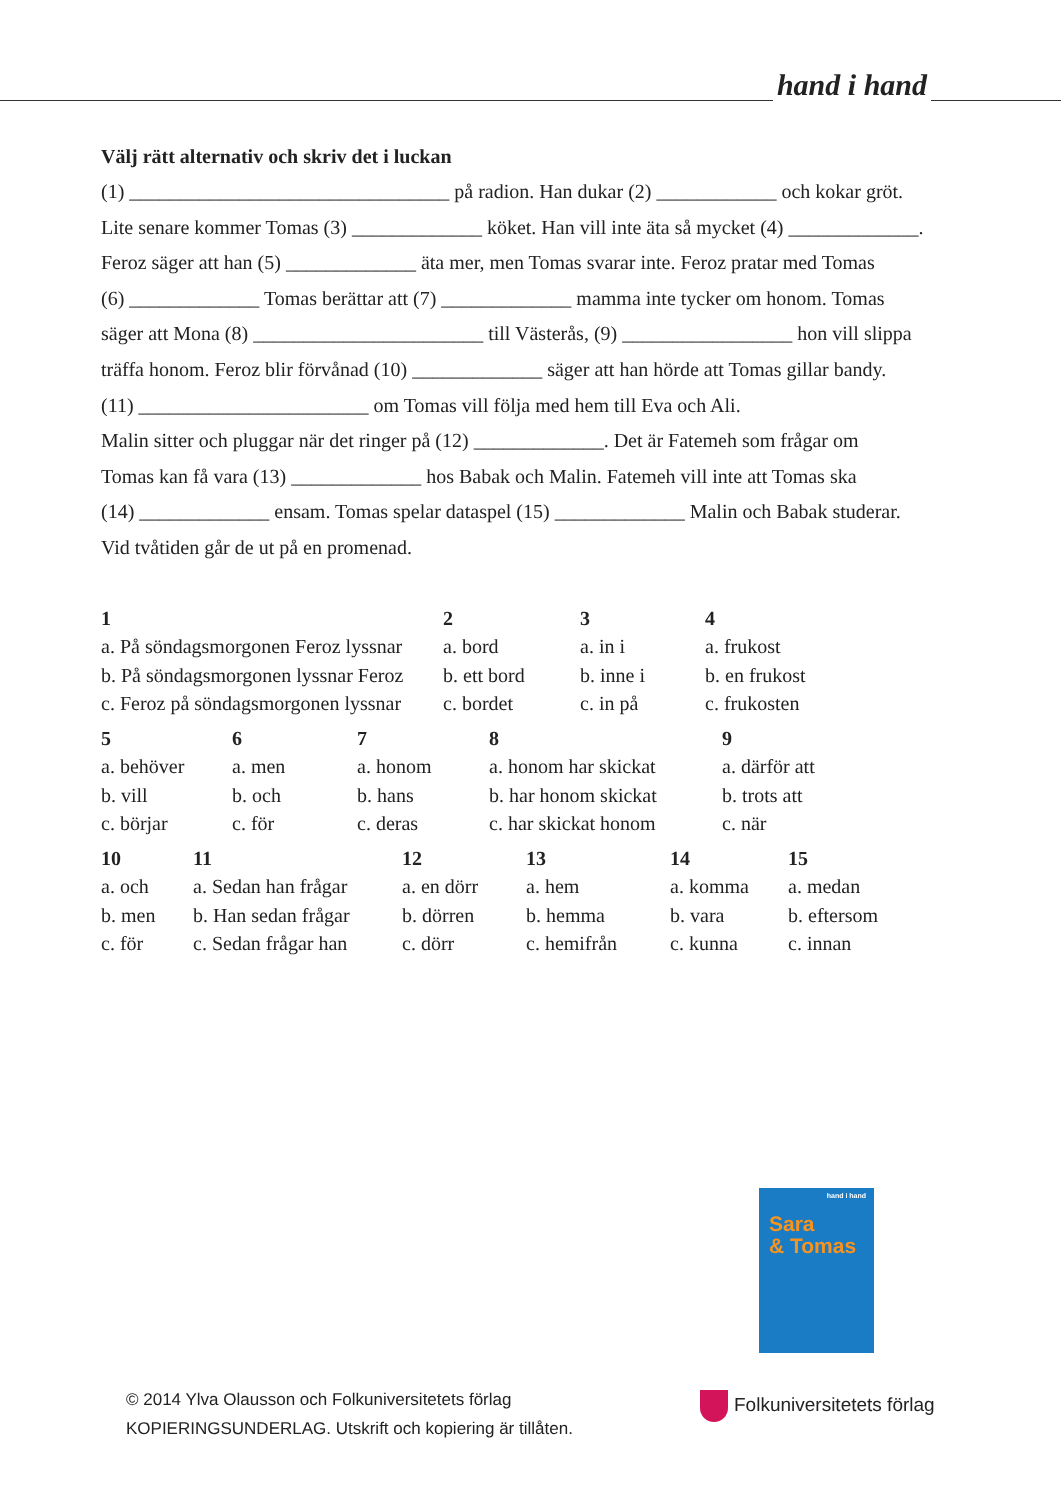hand i hand
Välj rätt alternativ och skriv det i luckan
(1) ________________________________ på radion. Han dukar (2) ____________ och kokar gröt.
Lite senare kommer Tomas (3) _____________ köket. Han vill inte äta så mycket (4) _____________.
Feroz säger att han (5) _____________ äta mer, men Tomas svarar inte. Feroz pratar med Tomas
(6) _____________ Tomas berättar att (7) _____________ mamma inte tycker om honom. Tomas
säger att Mona (8) _______________________ till Västerås, (9) _________________ hon vill slippa
träffa honom. Feroz blir förvånad (10) _____________ säger att han hörde att Tomas gillar bandy.
(11) _______________________ om Tomas vill följa med hem till Eva och Ali.
Malin sitter och pluggar när det ringer på (12) _____________. Det är Fatemeh som frågar om
Tomas kan få vara (13) _____________ hos Babak och Malin. Fatemeh vill inte att Tomas ska
(14) _____________ ensam. Tomas spelar dataspel (15) _____________ Malin och Babak studerar.
Vid tvåtiden går de ut på en promenad.
| 1 | 2 | 3 | 4 |
| --- | --- | --- | --- |
| a. På söndagsmorgonen Feroz lyssnar | a. bord | a. in i | a. frukost |
| b. På söndagsmorgonen lyssnar Feroz | b. ett bord | b. inne i | b. en frukost |
| c. Feroz på söndagsmorgonen lyssnar | c. bordet | c. in på | c. frukosten |
| 5 | 6 | 7 | 8 | 9 |
| --- | --- | --- | --- | --- |
| a. behöver | a. men | a. honom | a. honom har skickat | a. därför att |
| b. vill | b. och | b. hans | b. har honom skickat | b. trots att |
| c. börjar | c. för | c. deras | c. har skickat honom | c. när |
| 10 | 11 | 12 | 13 | 14 | 15 |
| --- | --- | --- | --- | --- | --- |
| a. och | a. Sedan han frågar | a. en dörr | a. hem | a. komma | a. medan |
| b. men | b. Han sedan frågar | b. dörren | b. hemma | b. vara | b. eftersom |
| c. för | c. Sedan frågar han | c. dörr | c. hemifrån | c. kunna | c. innan |
hand i hand
Sara
& Tomas
© 2014 Ylva Olausson och Folkuniversitetets förlag
KOPIERINGSUNDERLAG. Utskrift och kopiering är tillåten.
Folkuniversitetets förlag